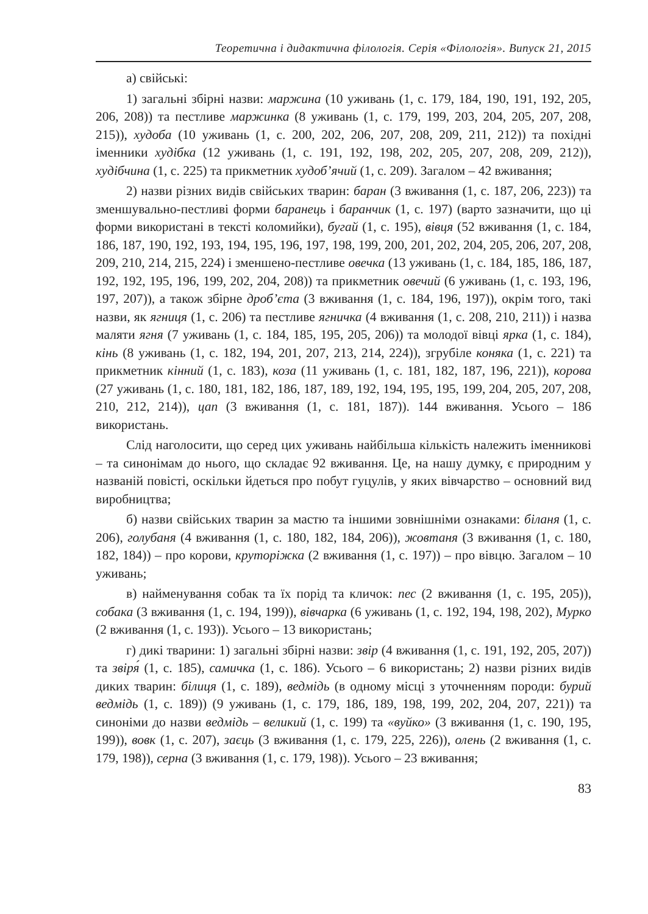Теоретична і дидактична філологія. Серія «Філологія». Випуск 21, 2015
а) свійські:
1) загальні збірні назви: маржина (10 уживань (1, с. 179, 184, 190, 191, 192, 205, 206, 208)) та пестливе маржинка (8 уживань (1, с. 179, 199, 203, 204, 205, 207, 208, 215)), худоба (10 уживань (1, с. 200, 202, 206, 207, 208, 209, 211, 212)) та похідні іменники худібка (12 уживань (1, с. 191, 192, 198, 202, 205, 207, 208, 209, 212)), худібчина (1, с. 225) та прикметник худоб’ячий (1, с. 209). Загалом – 42 вживання;
2) назви різних видів свійських тварин: баран (3 вживання (1, с. 187, 206, 223)) та зменшувально-пестливі форми баранець і баранчик (1, с. 197) (варто зазначити, що ці форми використані в тексті коломийки), бугай (1, с. 195), вівця (52 вживання (1, с. 184, 186, 187, 190, 192, 193, 194, 195, 196, 197, 198, 199, 200, 201, 202, 204, 205, 206, 207, 208, 209, 210, 214, 215, 224) і зменшено-пестливе овечка (13 уживань (1, с. 184, 185, 186, 187, 192, 192, 195, 196, 199, 202, 204, 208)) та прикметник овечий (6 уживань (1, с. 193, 196, 197, 207)), а також збірне дроб’єта (3 вживання (1, с. 184, 196, 197)), окрім того, такі назви, як ягниця (1, с. 206) та пестливе ягничка (4 вживання (1, с. 208, 210, 211)) і назва маляти ягня (7 уживань (1, с. 184, 185, 195, 205, 206)) та молодої вівці ярка (1, с. 184), кінь (8 уживань (1, с. 182, 194, 201, 207, 213, 214, 224)), згрубіле коняка (1, с. 221) та прикметник кінний (1, с. 183), коза (11 уживань (1, с. 181, 182, 187, 196, 221)), корова (27 уживань (1, с. 180, 181, 182, 186, 187, 189, 192, 194, 195, 195, 199, 204, 205, 207, 208, 210, 212, 214)), цап (3 вживання (1, с. 181, 187)). 144 вживання. Усього – 186 використань.
Слід наголосити, що серед цих уживань найбільша кількість належить іменникові – та синонімам до нього, що складає 92 вживання. Це, на нашу думку, є природним у названій повісті, оскільки йдеться про побут гуцулів, у яких вівчарство – основний вид виробництва;
б) назви свійських тварин за мастю та іншими зовнішніми ознаками: біланя (1, с. 206), голубаня (4 вживання (1, с. 180, 182, 184, 206)), жовтаня (3 вживання (1, с. 180, 182, 184)) – про корови, круторіжка (2 вживання (1, с. 197)) – про вівцю. Загалом – 10 уживань;
в) найменування собак та їх порід та кличок: пес (2 вживання (1, с. 195, 205)), собака (3 вживання (1, с. 194, 199)), вівчарка (6 уживань (1, с. 192, 194, 198, 202), Мурко (2 вживання (1, с. 193)). Усього – 13 використань;
г) дикі тварини: 1) загальні збірні назви: звір (4 вживання (1, с. 191, 192, 205, 207)) та звіря́ (1, с. 185), самичка (1, с. 186). Усього – 6 використань; 2) назви різних видів диких тварин: білиця (1, с. 189), ведмідь (в одному місці з уточненням породи: бурий ведмідь (1, с. 189)) (9 уживань (1, с. 179, 186, 189, 198, 199, 202, 204, 207, 221)) та синоніми до назви ведмідь – великий (1, с. 199) та «вуйко» (3 вживання (1, с. 190, 195, 199)), вовк (1, с. 207), заєць (3 вживання (1, с. 179, 225, 226)), олень (2 вживання (1, с. 179, 198)), серна (3 вживання (1, с. 179, 198)). Усього – 23 вживання;
83